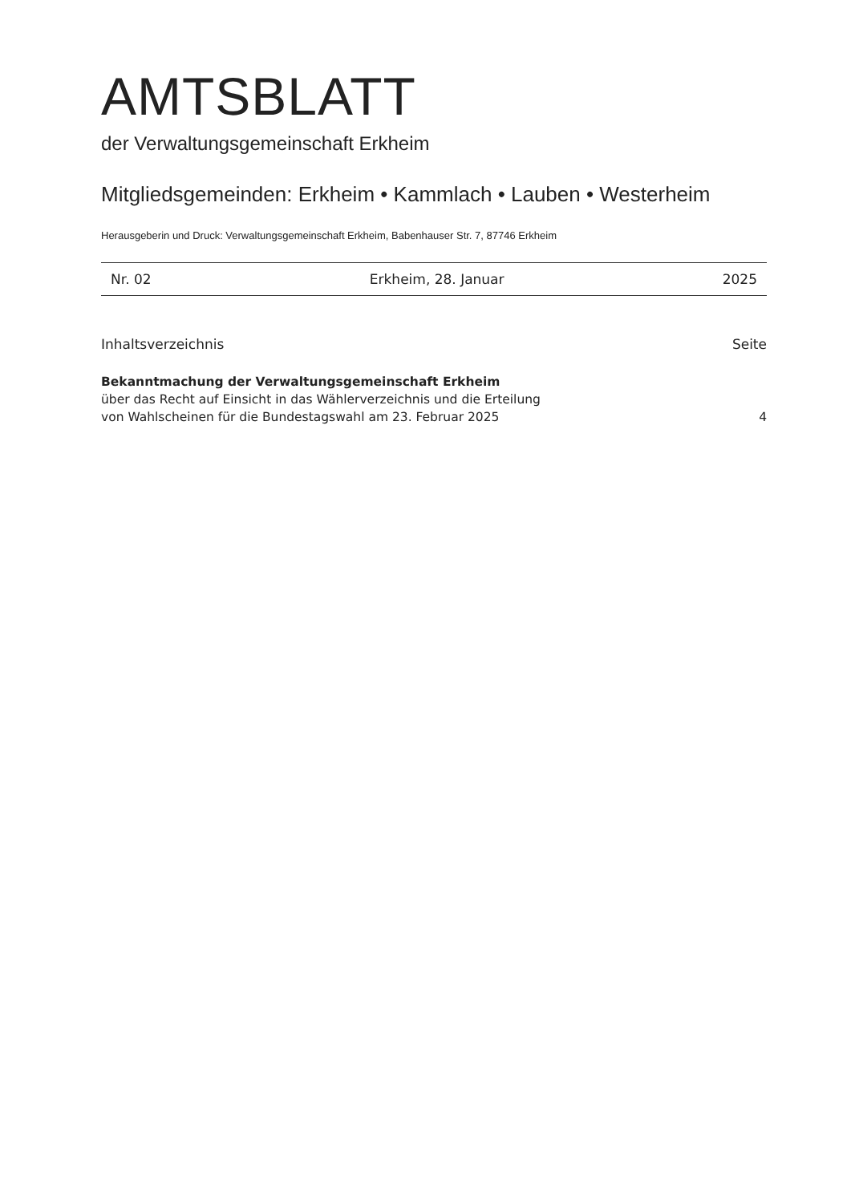AMTSBLATT
der Verwaltungsgemeinschaft Erkheim
Mitgliedsgemeinden: Erkheim • Kammlach • Lauben • Westerheim
Herausgeberin und Druck: Verwaltungsgemeinschaft Erkheim, Babenhauser Str. 7, 87746 Erkheim
Nr. 02 Erkheim, 28. Januar 2025
Inhaltsverzeichnis Seite
Bekanntmachung der Verwaltungsgemeinschaft Erkheim
über das Recht auf Einsicht in das Wählerverzeichnis und die Erteilung
von Wahlscheinen für die Bundestagswahl am 23. Februar 2025
4